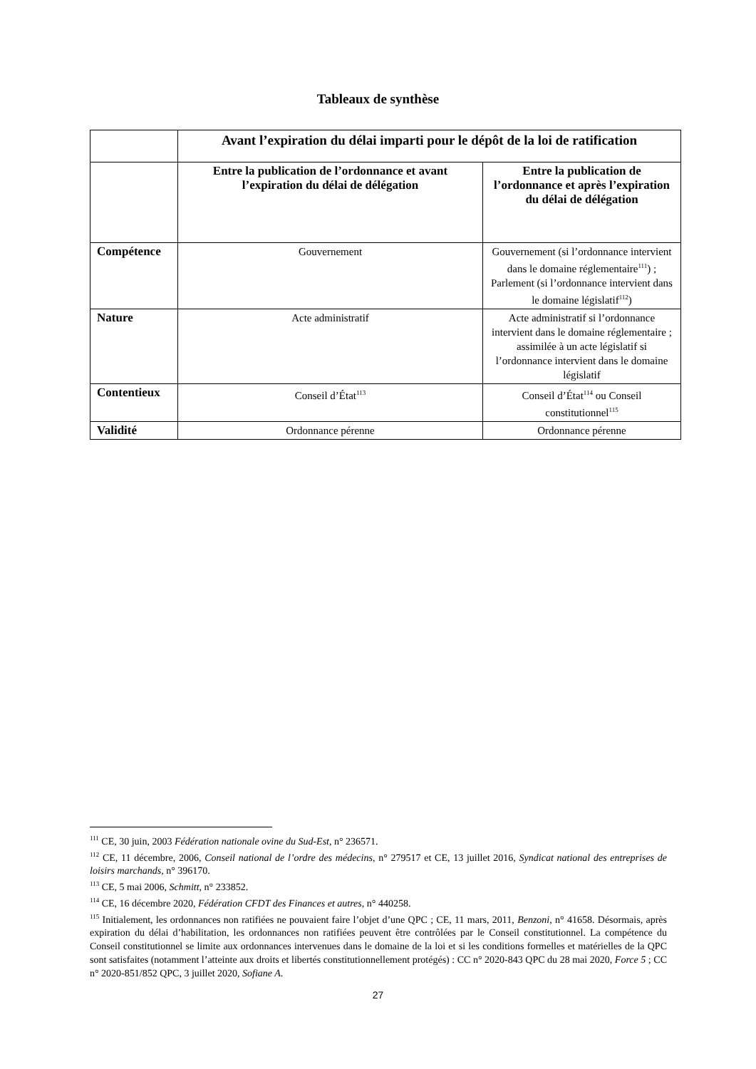Tableaux de synthèse
| | Avant l’expiration du délai imparti pour le dépôt de la loi de ratification | |
| --- | --- | --- |
| | Entre la publication de l’ordonnance et avant l’expiration du délai de délégation | Entre la publication de l’ordonnance et après l’expiration du délai de délégation |
| Compétence | Gouvernement | Gouvernement (si l’ordonnance intervient dans le domaine réglementaire<sup>111</sup>) ; Parlement (si l’ordonnance intervient dans le domaine législatif<sup>112</sup>) |
| Nature | Acte administratif | Acte administratif si l’ordonnance intervient dans le domaine réglementaire ; assimilée à un acte législatif si l’ordonnance intervient dans le domaine législatif |
| Contentieux | Conseil d’État<sup>113</sup> | Conseil d’État<sup>114</sup> ou Conseil constitutionnel<sup>115</sup> |
| Validité | Ordonnance pérenne | Ordonnance pérenne |
<sup>111</sup> CE, 30 juin, 2003 Fédération nationale ovine du Sud-Est, n° 236571.
<sup>112</sup> CE, 11 décembre, 2006, Conseil national de l’ordre des médecins, n° 279517 et CE, 13 juillet 2016, Syndicat national des entreprises de loisirs marchands, n° 396170.
<sup>113</sup> CE, 5 mai 2006, Schmitt, n° 233852.
<sup>114</sup> CE, 16 décembre 2020, Fédération CFDT des Finances et autres, n° 440258.
<sup>115</sup> Initialement, les ordonnances non ratifiées ne pouvaient faire l’objet d’une QPC ; CE, 11 mars, 2011, Benzoni, n° 41658. Désormais, après expiration du délai d’habilitation, les ordonnances non ratifiées peuvent être contrôlées par le Conseil constitutionnel. La compétence du Conseil constitutionnel se limite aux ordonnances intervenues dans le domaine de la loi et si les conditions formelles et matérielles de la QPC sont satisfaites (notamment l’atteinte aux droits et libertés constitutionnellement protégés) : CC n° 2020-843 QPC du 28 mai 2020, Force 5 ; CC n° 2020-851/852 QPC, 3 juillet 2020, Sofiane A.
27